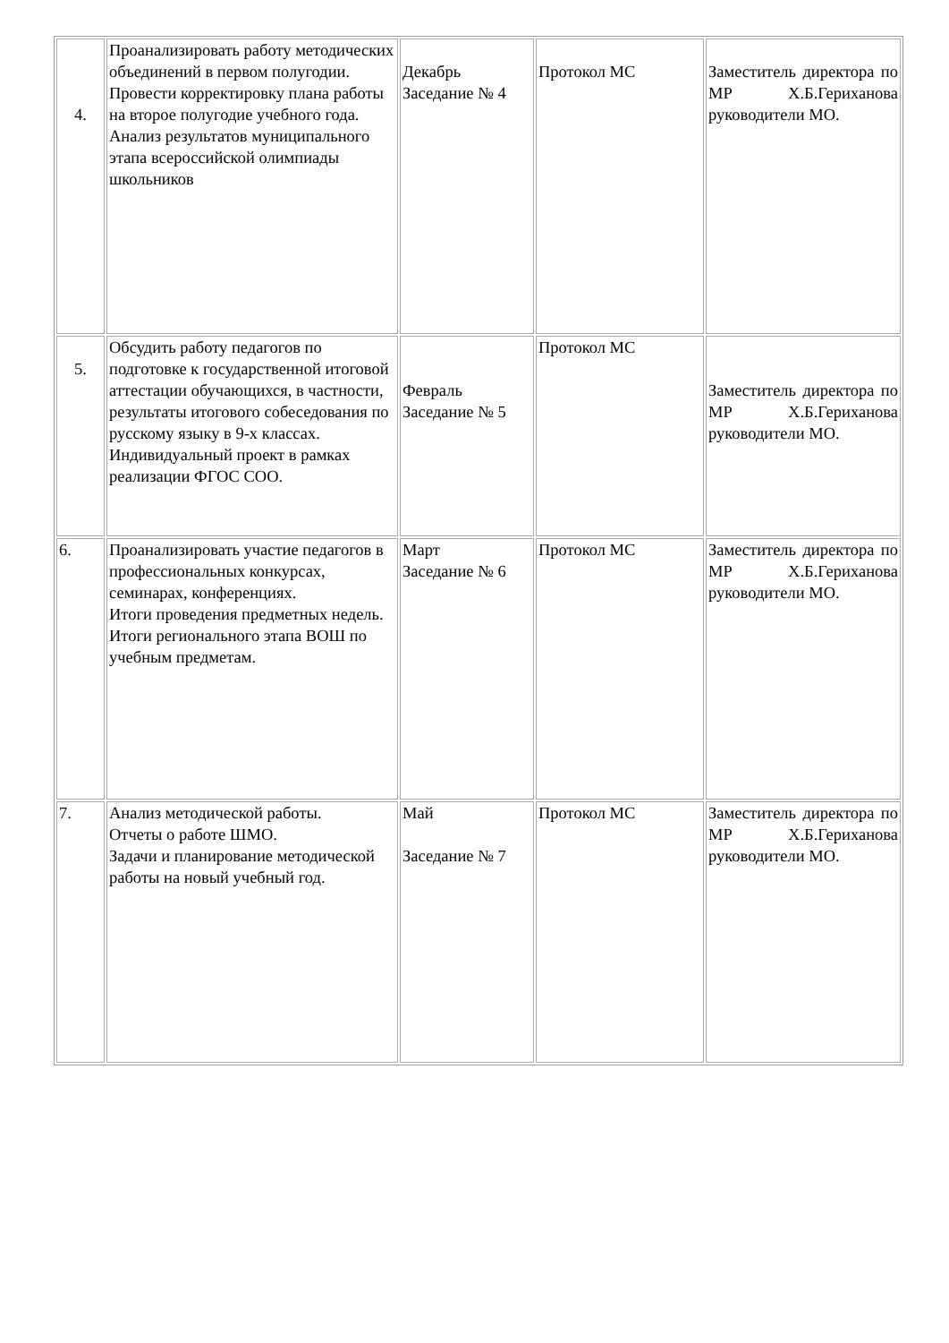| 4. | Проанализировать работу методических объединений в первом полугодии. Провести корректировку плана работы на второе полугодие учебного года. Анализ результатов муниципального этапа всероссийской олимпиады школьников | Декабрь Заседание № 4 | Протокол МС | Заместитель директора по МР Х.Б.Гериханова руководители МО. |
| 5. | Обсудить работу педагогов по подготовке к государственной итоговой аттестации обучающихся, в частности, результаты итогового собеседования по русскому языку в 9-х классах. Индивидуальный проект в рамках реализации ФГОС СОО. | Февраль Заседание № 5 | Протокол МС | Заместитель директора по МР Х.Б.Гериханова руководители МО. |
| 6. | Проанализировать участие педагогов в профессиональных конкурсах, семинарах, конференциях. Итоги проведения предметных недель. Итоги регионального этапа ВОШ по учебным предметам. | Март Заседание № 6 | Протокол МС | Заместитель директора по МР Х.Б.Гериханова руководители МО. |
| 7. | Анализ методической работы. Отчеты о работе ШМО. Задачи и планирование методической работы на новый учебный год. | Май Заседание № 7 | Протокол МС | Заместитель директора по МР Х.Б.Гериханова руководители МО. |